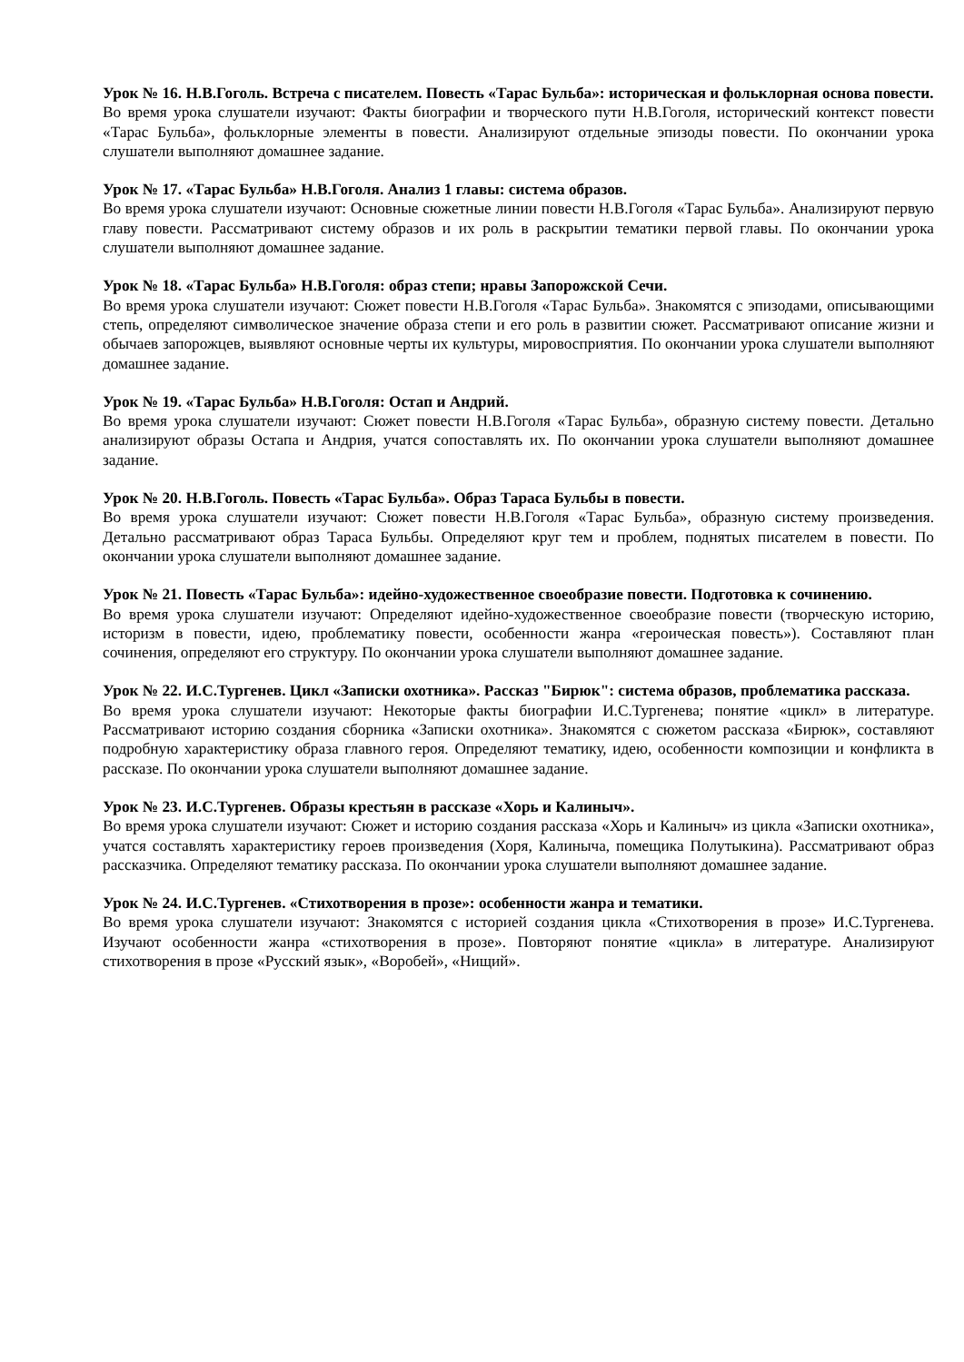Урок № 16. Н.В.Гоголь. Встреча с писателем. Повесть «Тарас Бульба»: историческая и фольклорная основа повести.
Во время урока слушатели изучают: Факты биографии и творческого пути Н.В.Гоголя, исторический контекст повести «Тарас Бульба», фольклорные элементы в повести. Анализируют отдельные эпизоды повести. По окончании урока слушатели выполняют домашнее задание.
Урок № 17. «Тарас Бульба» Н.В.Гоголя. Анализ 1 главы: система образов.
Во время урока слушатели изучают: Основные сюжетные линии повести Н.В.Гоголя «Тарас Бульба». Анализируют первую главу повести. Рассматривают систему образов и их роль в раскрытии тематики первой главы. По окончании урока слушатели выполняют домашнее задание.
Урок № 18. «Тарас Бульба» Н.В.Гоголя: образ степи; нравы Запорожской Сечи.
Во время урока слушатели изучают: Сюжет повести Н.В.Гоголя «Тарас Бульба». Знакомятся с эпизодами, описывающими степь, определяют символическое значение образа степи и его роль в развитии сюжет. Рассматривают описание жизни и обычаев запорожцев, выявляют основные черты их культуры, мировосприятия. По окончании урока слушатели выполняют домашнее задание.
Урок № 19. «Тарас Бульба» Н.В.Гоголя: Остап и Андрий.
Во время урока слушатели изучают: Сюжет повести Н.В.Гоголя «Тарас Бульба», образную систему повести. Детально анализируют образы Остапа и Андрия, учатся сопоставлять их. По окончании урока слушатели выполняют домашнее задание.
Урок № 20. Н.В.Гоголь. Повесть «Тарас Бульба». Образ Тараса Бульбы в повести.
Во время урока слушатели изучают: Сюжет повести Н.В.Гоголя «Тарас Бульба», образную систему произведения. Детально рассматривают образ Тараса Бульбы. Определяют круг тем и проблем, поднятых писателем в повести. По окончании урока слушатели выполняют домашнее задание.
Урок № 21. Повесть «Тарас Бульба»: идейно-художественное своеобразие повести. Подготовка к сочинению.
Во время урока слушатели изучают: Определяют идейно-художественное своеобразие повести (творческую историю, историзм в повести, идею, проблематику повести, особенности жанра «героическая повесть»). Составляют план сочинения, определяют его структуру. По окончании урока слушатели выполняют домашнее задание.
Урок № 22. И.С.Тургенев. Цикл «Записки охотника». Рассказ "Бирюк": система образов, проблематика рассказа.
Во время урока слушатели изучают: Некоторые факты биографии И.С.Тургенева; понятие «цикл» в литературе. Рассматривают историю создания сборника «Записки охотника». Знакомятся с сюжетом рассказа «Бирюк», составляют подробную характеристику образа главного героя. Определяют тематику, идею, особенности композиции и конфликта в рассказе. По окончании урока слушатели выполняют домашнее задание.
Урок № 23. И.С.Тургенев. Образы крестьян в рассказе «Хорь и Калиныч».
Во время урока слушатели изучают: Сюжет и историю создания рассказа «Хорь и Калиныч» из цикла «Записки охотника», учатся составлять характеристику героев произведения (Хоря, Калиныча, помещика Полутыкина). Рассматривают образ рассказчика. Определяют тематику рассказа. По окончании урока слушатели выполняют домашнее задание.
Урок № 24. И.С.Тургенев. «Стихотворения в прозе»: особенности жанра и тематики.
Во время урока слушатели изучают: Знакомятся с историей создания цикла «Стихотворения в прозе» И.С.Тургенева. Изучают особенности жанра «стихотворения в прозе». Повторяют понятие «цикла» в литературе. Анализируют стихотворения в прозе «Русский язык», «Воробей», «Нищий».